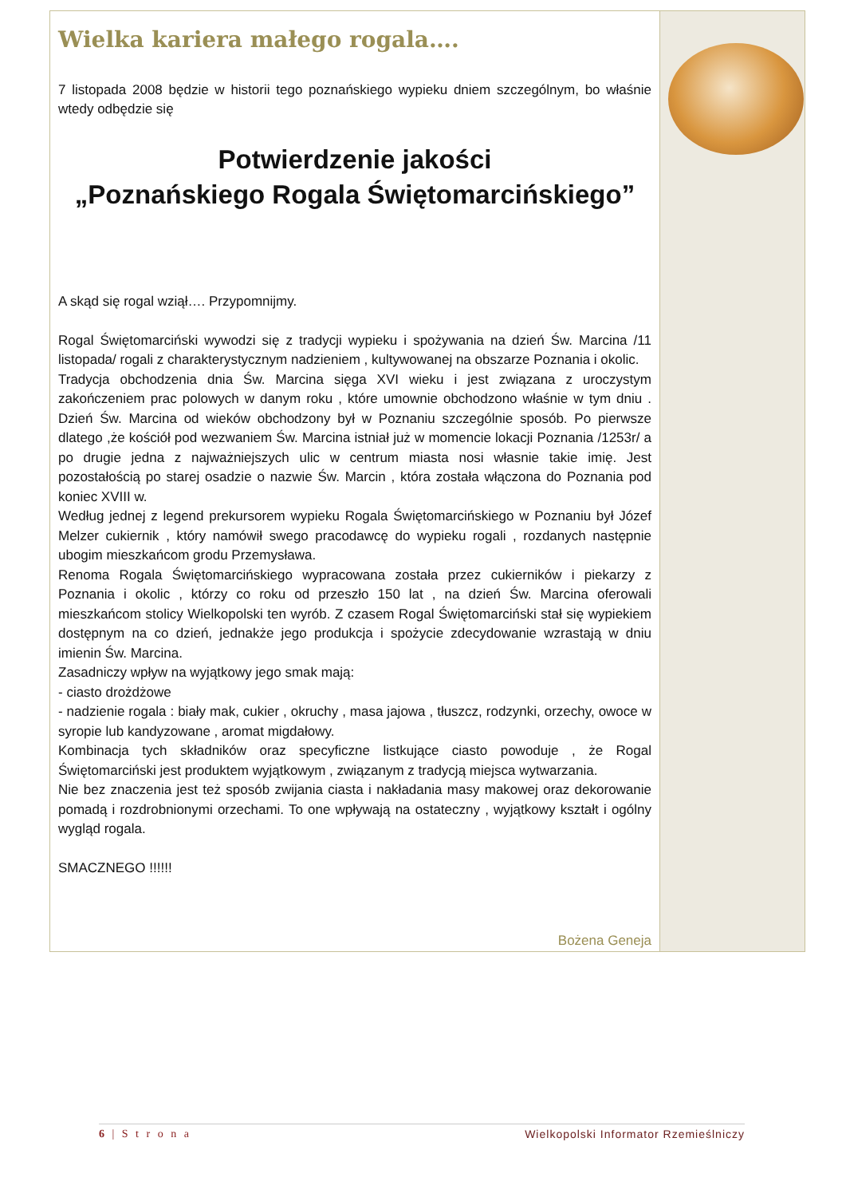Wielka kariera małego rogala….
7 listopada 2008 będzie w historii tego poznańskiego wypieku dniem szczególnym, bo właśnie wtedy odbędzie się
Potwierdzenie jakości
„Poznańskiego Rogala Świętomarcińskiego”
A skąd się rogal wziął…. Przypomnijmy.
Rogal Świętomarciński wywodzi się z tradycji wypieku i spożywania na dzień Św. Marcina /11 listopada/ rogali z charakterystycznym nadzieniem , kultywowanej na obszarze Poznania i okolic.
Tradycja obchodzenia dnia Św. Marcina sięga XVI wieku i jest związana z uroczystym zakończeniem prac polowych w danym roku , które umownie obchodzono właśnie w tym dniu . Dzień Św. Marcina od wieków obchodzony był w Poznaniu szczególnie sposób. Po pierwsze dlatego ,że kościół pod wezwaniem Św. Marcina istniał już w momencie lokacji Poznania /1253r/ a po drugie jedna z najważniejszych ulic w centrum miasta nosi własnie takie imię. Jest pozostałością po starej osadzie o nazwie Św. Marcin , która została włączona do Poznania pod koniec XVIII w.
Według jednej z legend prekursorem wypieku Rogala Świętomarcińskiego w Poznaniu był Józef Melzer cukiernik , który namówił swego pracodawcę do wypieku rogali , rozdanych następnie ubogim mieszkańcom grodu Przemysława.
Renoma Rogala Świętomarcińskiego wypracowana została przez cukierników i piekarzy z Poznania i okolic , którzy co roku od przeszło 150 lat , na dzień Św. Marcina oferowali mieszkańcom stolicy Wielkopolski ten wyrób. Z czasem Rogal Świętomarciński stał się wypiekiem dostępnym na co dzień, jednakże jego produkcja i spożycie zdecydowanie wzrastają w dniu imienin Św. Marcina.
Zasadniczy wpływ na wyjątkowy jego smak mają:
- ciasto drożdżowe
- nadzienie rogala : biały mak, cukier , okruchy , masa jajowa , tłuszcz, rodzynki, orzechy, owoce w syropie lub kandyzowane , aromat migdałowy.
Kombinacja tych składników oraz specyficzne listkujące ciasto powoduje , że Rogal Świętomarciński jest produktem wyjątkowym , związanym z tradycją miejsca wytwarzania.
Nie bez znaczenia jest też sposób zwijania ciasta i nakładania masy makowej oraz dekorowanie pomadą i rozdrobnionymi orzechami. To one wpływają na ostateczny , wyjątkowy kształt i ogólny wygląd rogala.
SMACZNEGO !!!!!!
Bożena Geneja
6 | S t r o n a Wielkopolski Informator Rzemieślniczy